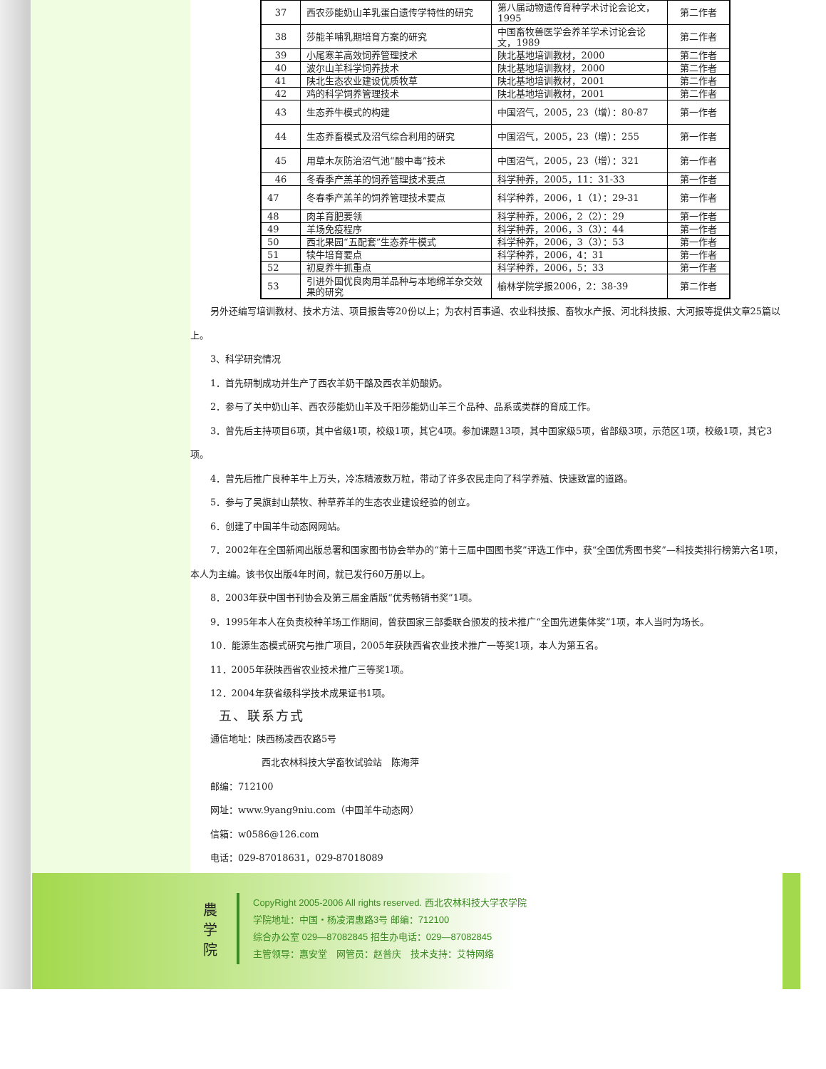| 37 | 西农莎能奶山羊乳蛋白遗传学特性的研究 | 第八届动物遗传育种学术讨论会论文，1995 | 第二作者 |
| 38 | 莎能羊哺乳期培育方案的研究 | 中国畜牧兽医学会养羊学术讨论会论文，1989 | 第二作者 |
| 39 | 小尾寒羊高效饲养管理技术 | 陕北基地培训教材，2000 | 第二作者 |
| 40 | 波尔山羊科学饲养技术 | 陕北基地培训教材，2000 | 第二作者 |
| 41 | 陕北生态农业建设优质牧草 | 陕北基地培训教材，2001 | 第二作者 |
| 42 | 鸡的科学饲养管理技术 | 陕北基地培训教材，2001 | 第二作者 |
| 43 | 生态养牛模式的构建 | 中国沼气，2005，23（增）：80-87 | 第一作者 |
| 44 | 生态养畜模式及沼气综合利用的研究 | 中国沼气，2005，23（增）：255 | 第一作者 |
| 45 | 用草木灰防治沼气池“酸中毒”技术 | 中国沼气，2005，23（增）：321 | 第一作者 |
| 46 | 冬春季产羔羊的饲养管理技术要点 | 科学种养，2005，11：31-33 | 第一作者 |
| 47 | 冬春季产羔羊的饲养管理技术要点 | 科学种养，2006，1（1）：29-31 | 第一作者 |
| 48 | 肉羊育肥要领 | 科学种养，2006，2（2）：29 | 第一作者 |
| 49 | 羊场免疫程序 | 科学种养，2006，3（3）：44 | 第一作者 |
| 50 | 西北果园“五配套”生态养牛模式 | 科学种养，2006，3（3）：53 | 第一作者 |
| 51 | 犊牛培育要点 | 科学种养，2006，4：31 | 第一作者 |
| 52 | 初夏养牛抓重点 | 科学种养，2006，5：33 | 第一作者 |
| 53 | 引进外国优良肉用羊品种与本地绵羊杂交效果的研究 | 榆林学院学报2006，2：38-39 | 第二作者 |
另外还编写培训教材、技术方法、项目报告等20份以上；为农村百事通、农业科技报、畜牧水产报、河北科技报、大河报等提供文章25篇以上。
3、科学研究情况
1．首先研制成功并生产了西农羊奶干酪及西农羊奶酸奶。
2．参与了关中奶山羊、西农莎能奶山羊及千阳莎能奶山羊三个品种、品系或类群的育成工作。
3．曾先后主持项目6项，其中省级1项，校级1项，其它4项。参加课题13项，其中国家级5项，省部级3项，示范区1项，校级1项，其它3项。
4．曾先后推广良种羊牛上万头，冷冻精液数万粒，带动了许多农民走向了科学养殖、快速致富的道路。
5．参与了吴旗封山禁牧、种草养羊的生态农业建设经验的创立。
6．创建了中国羊牛动态网网站。
7．2002年在全国新闻出版总署和国家图书协会举办的“第十三届中国图书奖”评选工作中，获“全国优秀图书奖”—科技类排行榜第六名1项，本人为主编。该书仅出版4年时间，就已发行60万册以上。
8．2003年获中国书刊协会及第三届金盾版“优秀畅销书奖”1项。
9．1995年本人在负责校种羊场工作期间，曾获国家三部委联合颁发的技术推广“全国先进集体奖”1项，本人当时为场长。
10．能源生态模式研究与推广项目，2005年获陕西省农业技术推广一等奖1项，本人为第五名。
11．2005年获陕西省农业技术推广三等奖1项。
12．2004年获省级科学技术成果证书1项。
五、联系方式
通信地址：陕西杨凌西农路5号
西北农林科技大学畜牧试验站　陈海萍
邮编：712100
网址：www.9yang9niu.com（中国羊牛动态网）
信箱：w0586@126.com
电话：029-87018631，029-87018089
農 学 院
CopyRight 2005-2006 All rights reserved. 西北农林科技大学农学院
学院地址：中国・杨凌渭惠路3号 邮编：712100
综合办公室 029—87082845 招生办电话：029—87082845
主管领导：惠安堂　网管员：赵普庆　技术支持：艾特网络